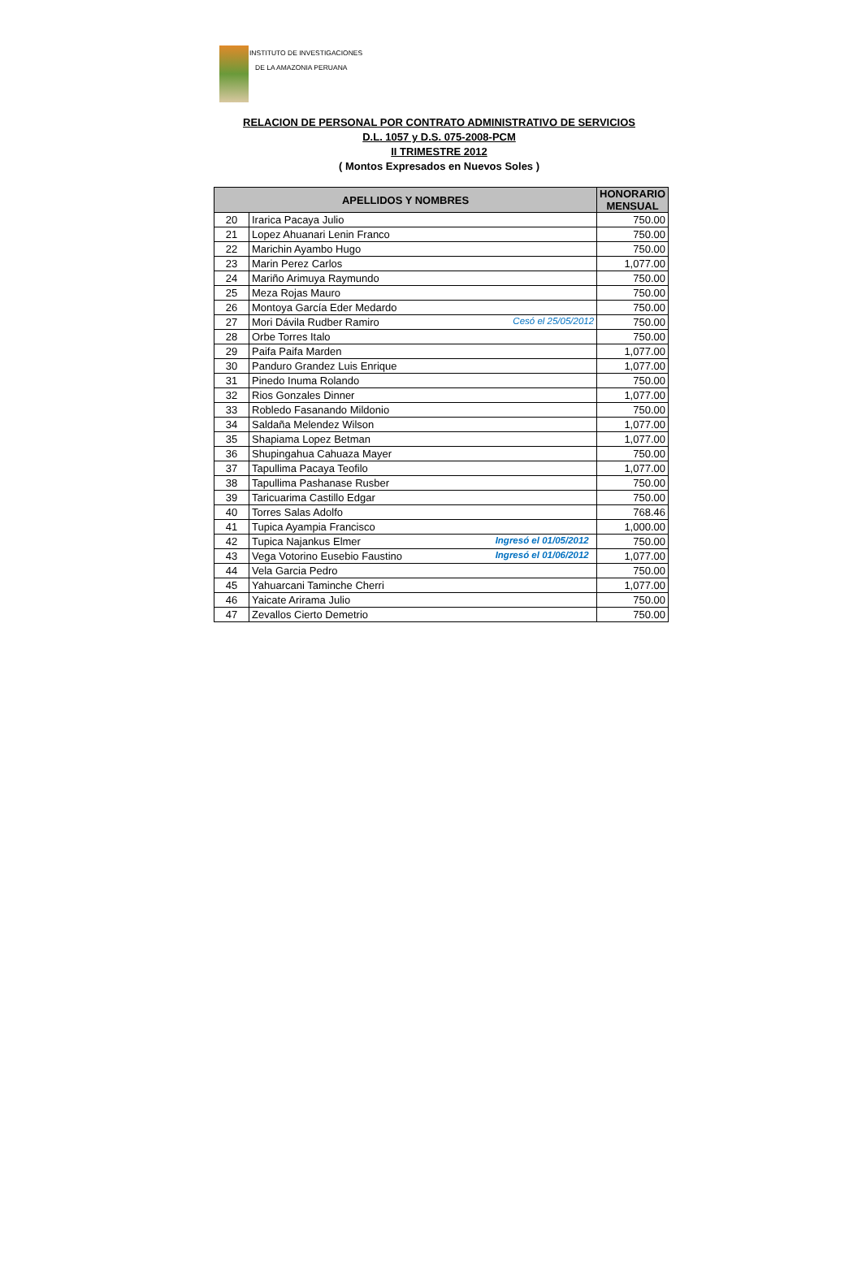INSTITUTO DE INVESTIGACIONES
DE LA AMAZONIA PERUANA
RELACION DE PERSONAL POR CONTRATO ADMINISTRATIVO DE SERVICIOS
D.L. 1057 y D.S. 075-2008-PCM
II TRIMESTRE 2012
( Montos Expresados en Nuevos Soles )
| APELLIDOS Y NOMBRES | | HONORARIO MENSUAL |
| --- | --- | --- |
| 20 | Irarica Pacaya Julio | 750.00 |
| 21 | Lopez Ahuanari Lenin Franco | 750.00 |
| 22 | Marichin Ayambo Hugo | 750.00 |
| 23 | Marin Perez Carlos | 1,077.00 |
| 24 | Mariño Arimuya Raymundo | 750.00 |
| 25 | Meza Rojas Mauro | 750.00 |
| 26 | Montoya García Eder Medardo | 750.00 |
| 27 | Mori Dávila Rudber Ramiro Cesó el 25/05/2012 | 750.00 |
| 28 | Orbe Torres Italo | 750.00 |
| 29 | Paifa Paifa Marden | 1,077.00 |
| 30 | Panduro Grandez Luis Enrique | 1,077.00 |
| 31 | Pinedo Inuma Rolando | 750.00 |
| 32 | Rios Gonzales Dinner | 1,077.00 |
| 33 | Robledo Fasanando Mildonio | 750.00 |
| 34 | Saldaña Melendez Wilson | 1,077.00 |
| 35 | Shapiama Lopez Betman | 1,077.00 |
| 36 | Shupingahua Cahuaza Mayer | 750.00 |
| 37 | Tapullima Pacaya Teofilo | 1,077.00 |
| 38 | Tapullima Pashanase Rusber | 750.00 |
| 39 | Taricuarima Castillo Edgar | 750.00 |
| 40 | Torres Salas Adolfo | 768.46 |
| 41 | Tupica Ayampia Francisco | 1,000.00 |
| 42 | Tupica Najankus Elmer Ingresó el 01/05/2012 | 750.00 |
| 43 | Vega Votorino Eusebio Faustino Ingresó el 01/06/2012 | 1,077.00 |
| 44 | Vela Garcia Pedro | 750.00 |
| 45 | Yahuarcani Taminche Cherri | 1,077.00 |
| 46 | Yaicate Arirama Julio | 750.00 |
| 47 | Zevallos Cierto Demetrio | 750.00 |